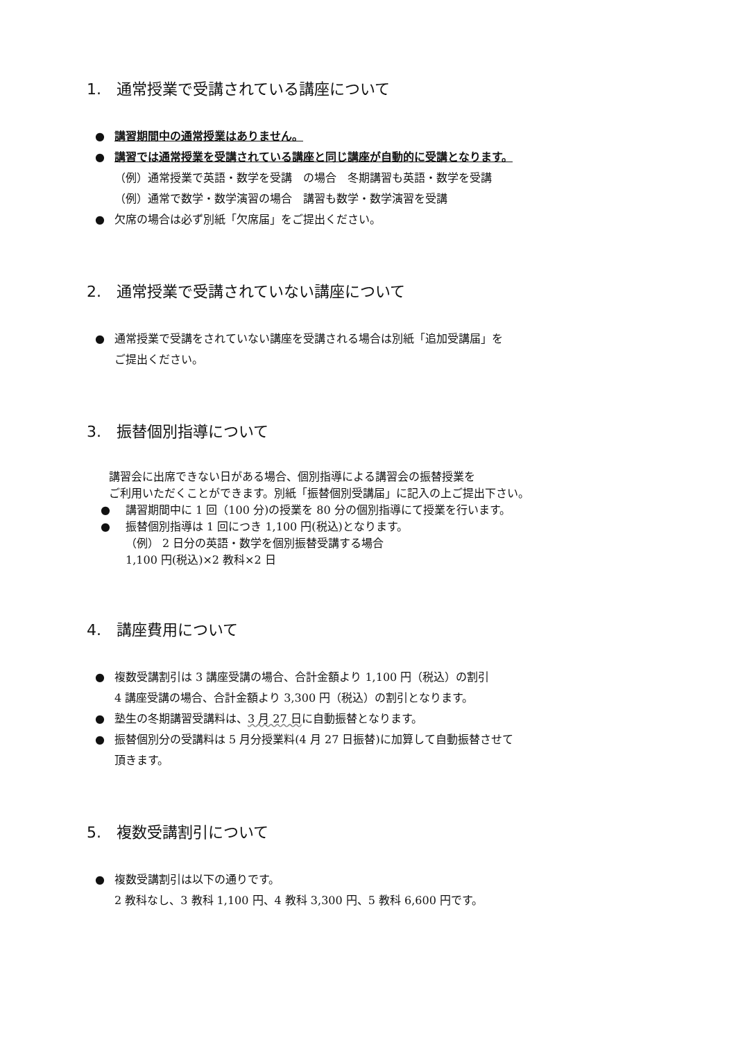1.　通常授業で受講されている講座について
講習期間中の通常授業はありません。
講習では通常授業を受講されている講座と同じ講座が自動的に受講となります。
（例）通常授業で英語・数学を受講　の場合　冬期講習も英語・数学を受講
（例）通常で数学・数学演習の場合　講習も数学・数学演習を受講
欠席の場合は必ず別紙「欠席届」をご提出ください。
2.　通常授業で受講されていない講座について
通常授業で受講をされていない講座を受講される場合は別紙「追加受講届」を
ご提出ください。
3.　振替個別指導について
講習会に出席できない日がある場合、個別指導による講習会の振替授業を
ご利用いただくことができます。別紙「振替個別受講届」に記入の上ご提出下さい。
講習期間中に 1 回（100 分)の授業を 80 分の個別指導にて授業を行います。
振替個別指導は 1 回につき 1,100 円(税込)となります。
（例） 2 日分の英語・数学を個別振替受講する場合
1,100 円(税込)×2 教科×2 日
4.　講座費用について
複数受講割引は 3 講座受講の場合、合計金額より 1,100 円（税込）の割引
4 講座受講の場合、合計金額より 3,300 円（税込）の割引となります。
塾生の冬期講習受講料は、3 月 27 日に自動振替となります。
振替個別分の受講料は 5 月分授業料(4 月 27 日振替)に加算して自動振替させて
頂きます。
5.　複数受講割引について
複数受講割引は以下の通りです。
2 教科なし、3 教科 1,100 円、4 教科 3,300 円、5 教科 6,600 円です。